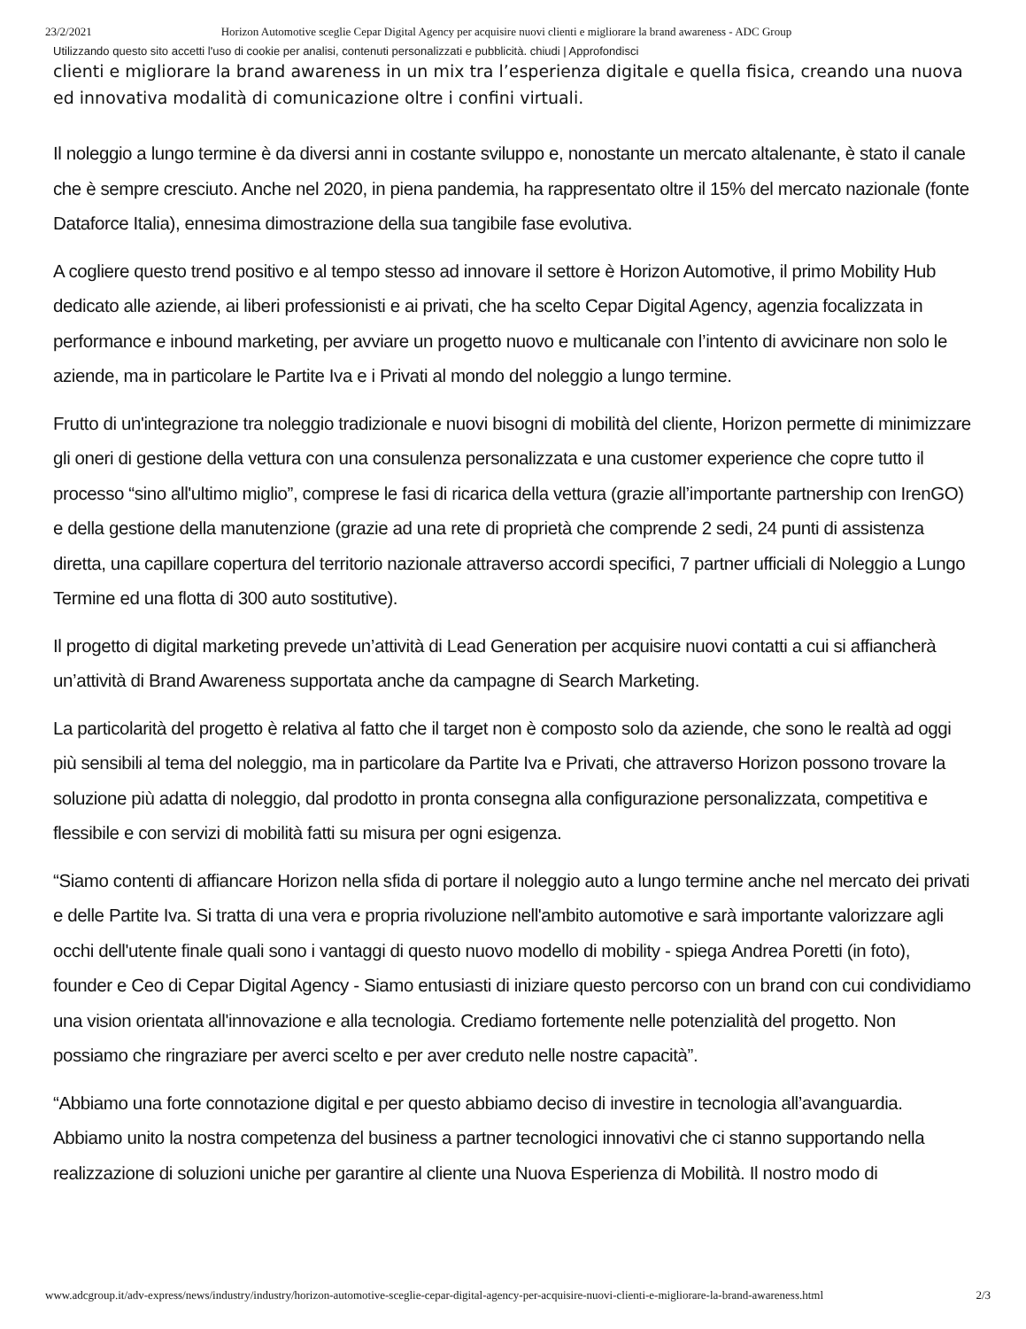23/2/2021 Horizon Automotive sceglie Cepar Digital Agency per acquisire nuovi clienti e migliorare la brand awareness - ADC Group
Utilizzando questo sito accetti l'uso di cookie per analisi, contenuti personalizzati e pubblicità. chiudi | Approfondisci
clienti e migliorare la brand awareness in un mix tra l’esperienza digitale e quella fisica, creando una nuova ed innovativa modalità di comunicazione oltre i confini virtuali.
Il noleggio a lungo termine è da diversi anni in costante sviluppo e, nonostante un mercato altalenante, è stato il canale che è sempre cresciuto. Anche nel 2020, in piena pandemia, ha rappresentato oltre il 15% del mercato nazionale (fonte Dataforce Italia), ennesima dimostrazione della sua tangibile fase evolutiva.
A cogliere questo trend positivo e al tempo stesso ad innovare il settore è Horizon Automotive, il primo Mobility Hub dedicato alle aziende, ai liberi professionisti e ai privati, che ha scelto Cepar Digital Agency, agenzia focalizzata in performance e inbound marketing, per avviare un progetto nuovo e multicanale con l’intento di avvicinare non solo le aziende, ma in particolare le Partite Iva e i Privati al mondo del noleggio a lungo termine.
Frutto di un'integrazione tra noleggio tradizionale e nuovi bisogni di mobilità del cliente, Horizon permette di minimizzare gli oneri di gestione della vettura con una consulenza personalizzata e una customer experience che copre tutto il processo “sino all'ultimo miglio”, comprese le fasi di ricarica della vettura (grazie all’importante partnership con IrenGO) e della gestione della manutenzione (grazie ad una rete di proprietà che comprende 2 sedi, 24 punti di assistenza diretta, una capillare copertura del territorio nazionale attraverso accordi specifici, 7 partner ufficiali di Noleggio a Lungo Termine ed una flotta di 300 auto sostitutive).
Il progetto di digital marketing prevede un’attività di Lead Generation per acquisire nuovi contatti a cui si affiancherà un’attività di Brand Awareness supportata anche da campagne di Search Marketing.
La particolarità del progetto è relativa al fatto che il target non è composto solo da aziende, che sono le realtà ad oggi più sensibili al tema del noleggio, ma in particolare da Partite Iva e Privati, che attraverso Horizon possono trovare la soluzione più adatta di noleggio, dal prodotto in pronta consegna alla configurazione personalizzata, competitiva e flessibile e con servizi di mobilità fatti su misura per ogni esigenza.
“Siamo contenti di affiancare Horizon nella sfida di portare il noleggio auto a lungo termine anche nel mercato dei privati e delle Partite Iva. Si tratta di una vera e propria rivoluzione nell'ambito automotive e sarà importante valorizzare agli occhi dell'utente finale quali sono i vantaggi di questo nuovo modello di mobility - spiega Andrea Poretti (in foto), founder e Ceo di Cepar Digital Agency - Siamo entusiasti di iniziare questo percorso con un brand con cui condividiamo una vision orientata all'innovazione e alla tecnologia. Crediamo fortemente nelle potenzialità del progetto. Non possiamo che ringraziare per averci scelto e per aver creduto nelle nostre capacità”.
“Abbiamo una forte connotazione digital e per questo abbiamo deciso di investire in tecnologia all’avanguardia. Abbiamo unito la nostra competenza del business a partner tecnologici innovativi che ci stanno supportando nella realizzazione di soluzioni uniche per garantire al cliente una Nuova Esperienza di Mobilità. Il nostro modo di
www.adcgroup.it/adv-express/news/industry/industry/horizon-automotive-sceglie-cepar-digital-agency-per-acquisire-nuovi-clienti-e-migliorare-la-brand-awareness.html 2/3